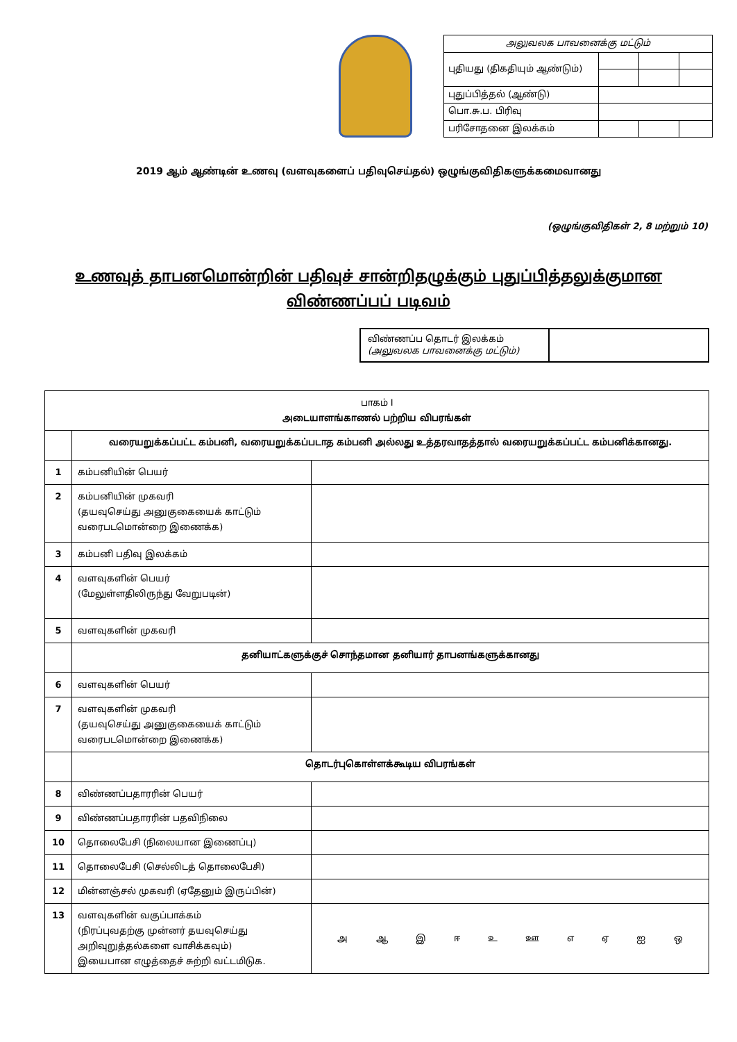| அலுவலக பாவனைக்கு மட்டும் | | | | |
| புதியது (திகதியும் ஆண்டும்) | | | | |
| புதுப்பித்தல் (ஆண்டு) | | | | |
| பொ.சு.ப. பிரிவு | | | | |
| பரிசோதனை இலக்கம் | | | | |
2019 ஆம் ஆண்டின் உணவு (வளவுகளைப் பதிவுசெய்தல்) ஒழுங்குவிதிகளுக்கமைவானது
(ஒழுங்குவிதிகள் 2, 8 மற்றும் 10)
உணவுத் தாபனமொன்றின் பதிவுச் சான்றிதழுக்கும் புதுப்பித்தலுக்குமான
விண்ணப்பப் படிவம்
விண்ணப்ப தொடர் இலக்கம்
(அலுவலக பாவனைக்கு மட்டும்)
| பாகம் I அடையாளங்காணல் பற்றிய விபரங்கள் | | |
| | வரையறுக்கப்பட்ட கம்பனி, வரையறுக்கப்படாத கம்பனி அல்லது உத்தரவாதத்தால் வரையறுக்கப்பட்ட கம்பனிக்கானது. | |
| 1 | கம்பனியின் பெயர் | |
| 2 | கம்பனியின் முகவரி (தயவுசெய்து அனுகுகையைக் காட்டும் வரைபடமொன்றை இணைக்க) | |
| 3 | கம்பனி பதிவு இலக்கம் | |
| 4 | வளவுகளின் பெயர் (மேலுள்ளதிலிருந்து வேறுபடின்) | |
| 5 | வளவுகளின் முகவரி | |
| | தனியாட்களுக்குச் சொந்தமான தனியார் தாபனங்களுக்கானது | |
| 6 | வளவுகளின் பெயர் | |
| 7 | வளவுகளின் முகவரி (தயவுசெய்து அனுகுகையைக் காட்டும் வரைபடமொன்றை இணைக்க) | |
| | தொடர்புகொள்ளக்கூடிய விபரங்கள் | |
| 8 | விண்ணப்பதாரரின் பெயர் | |
| 9 | விண்ணப்பதாரரின் பதவிநிலை | |
| 10 | தொலைபேசி (நிலையான இணைப்பு) | |
| 11 | தொலைபேசி (செல்லிடத் தொலைபேசி) | |
| 12 | மின்னஞ்சல் முகவரி (ஏதேனும் இருப்பின்) | |
| 13 | வளவுகளின் வகுப்பாக்கம் (நிரப்புவதற்கு முன்னர் தயவுசெய்து அறிவுறுத்தல்களை வாசிக்கவும்) இயைபான எழுத்தைச் சுற்றி வட்டமிடுக. | அ ஆ இ ஈ உ ஊ எ ஏ ஐ ஒ |